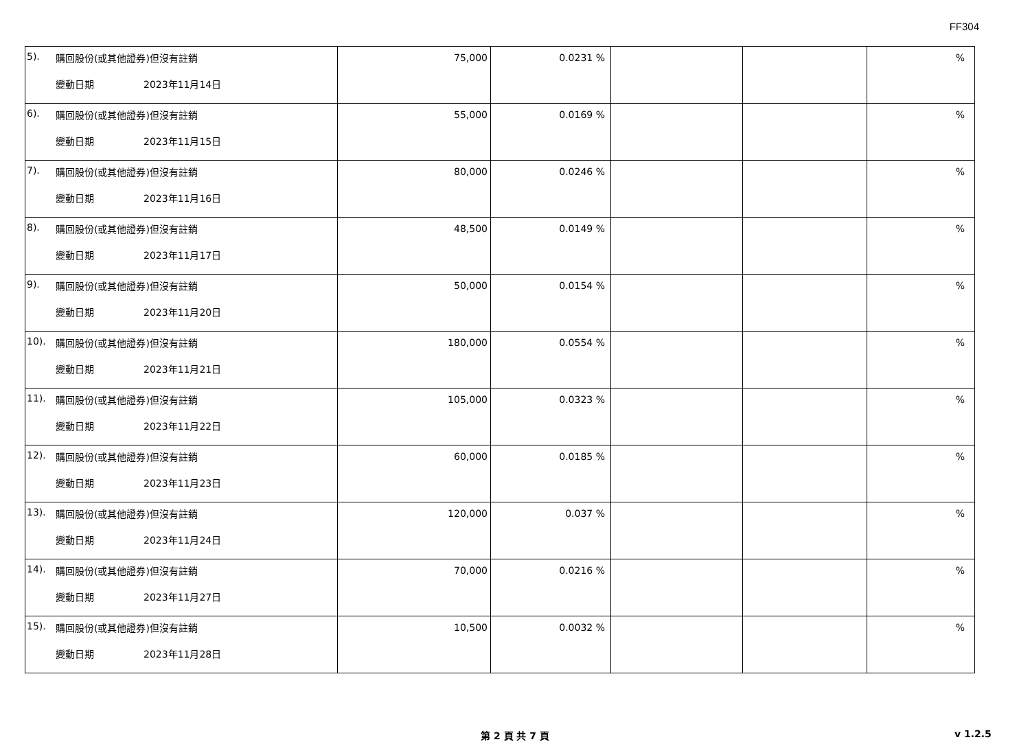FF304
| 5). | 購回股份(或其他證券)但沒有註銷 變動日期 2023年11月14日 | 75,000 | 0.0231 % | | | % |
| 6). | 購回股份(或其他證券)但沒有註銷 變動日期 2023年11月15日 | 55,000 | 0.0169 % | | | % |
| 7). | 購回股份(或其他證券)但沒有註銷 變動日期 2023年11月16日 | 80,000 | 0.0246 % | | | % |
| 8). | 購回股份(或其他證券)但沒有註銷 變動日期 2023年11月17日 | 48,500 | 0.0149 % | | | % |
| 9). | 購回股份(或其他證券)但沒有註銷 變動日期 2023年11月20日 | 50,000 | 0.0154 % | | | % |
| 10). | 購回股份(或其他證券)但沒有註銷 變動日期 2023年11月21日 | 180,000 | 0.0554 % | | | % |
| 11). | 購回股份(或其他證券)但沒有註銷 變動日期 2023年11月22日 | 105,000 | 0.0323 % | | | % |
| 12). | 購回股份(或其他證券)但沒有註銷 變動日期 2023年11月23日 | 60,000 | 0.0185 % | | | % |
| 13). | 購回股份(或其他證券)但沒有註銷 變動日期 2023年11月24日 | 120,000 | 0.037 % | | | % |
| 14). | 購回股份(或其他證券)但沒有註銷 變動日期 2023年11月27日 | 70,000 | 0.0216 % | | | % |
| 15). | 購回股份(或其他證券)但沒有註銷 變動日期 2023年11月28日 | 10,500 | 0.0032 % | | | % |
第 2 頁 共 7 頁 v 1.2.5